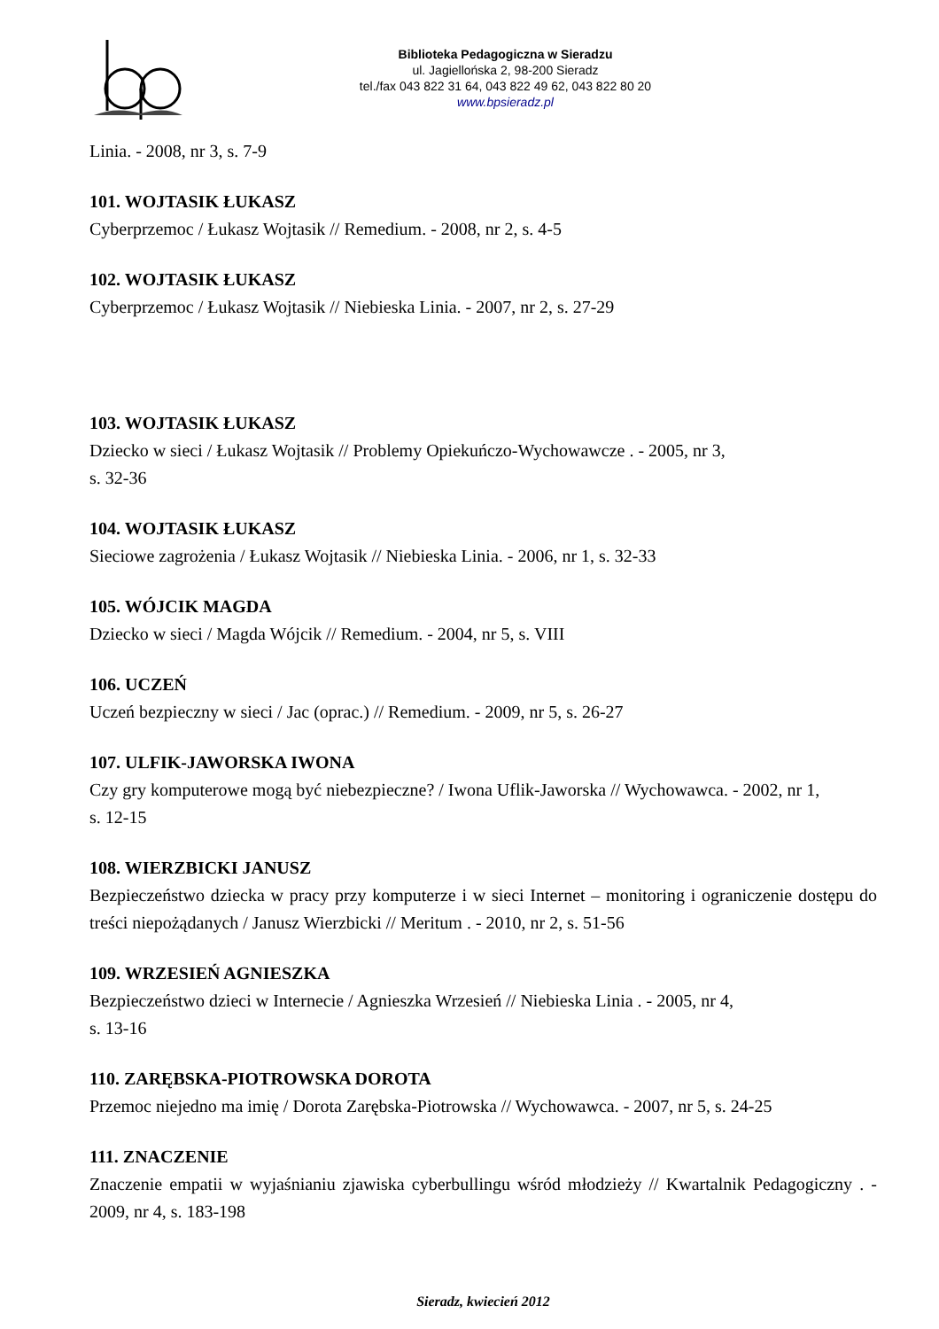Biblioteka Pedagogiczna w Sieradzu
ul. Jagiellońska 2, 98-200 Sieradz
tel./fax 043 822 31 64, 043 822 49 62, 043 822 80 20
www.bpsieradz.pl
Linia. - 2008, nr 3, s. 7-9
101. WOJTASIK ŁUKASZ
Cyberprzemoc / Łukasz Wojtasik // Remedium. - 2008, nr 2, s. 4-5
102. WOJTASIK ŁUKASZ
Cyberprzemoc / Łukasz Wojtasik // Niebieska Linia. - 2007, nr 2, s. 27-29
103. WOJTASIK ŁUKASZ
Dziecko w sieci / Łukasz Wojtasik // Problemy Opiekuńczo-Wychowawcze . - 2005, nr 3,
s. 32-36
104. WOJTASIK ŁUKASZ
Sieciowe zagrożenia / Łukasz Wojtasik // Niebieska Linia. - 2006, nr 1, s. 32-33
105. WÓJCIK MAGDA
Dziecko w sieci / Magda Wójcik // Remedium. - 2004, nr 5, s. VIII
106. UCZEŃ
Uczeń bezpieczny w sieci / Jac (oprac.) // Remedium. - 2009, nr 5, s. 26-27
107. ULFIK-JAWORSKA IWONA
Czy gry komputerowe mogą być niebezpieczne? / Iwona Uflik-Jaworska // Wychowawca. - 2002, nr 1,
s. 12-15
108. WIERZBICKI JANUSZ
Bezpieczeństwo dziecka w pracy przy komputerze i w sieci Internet – monitoring i ograniczenie dostępu do treści niepożądanych / Janusz Wierzbicki // Meritum . - 2010, nr 2, s. 51-56
109. WRZESIEŃ AGNIESZKA
Bezpieczeństwo dzieci w Internecie / Agnieszka Wrzesień // Niebieska Linia . - 2005, nr 4,
s. 13-16
110. ZARĘBSKA-PIOTROWSKA DOROTA
Przemoc niejedno ma imię / Dorota Zarębska-Piotrowska // Wychowawca. - 2007, nr 5, s. 24-25
111. ZNACZENIE
Znaczenie empatii w wyjaśnianiu zjawiska cyberbullingu wśród młodzieży // Kwartalnik Pedagogiczny . - 2009, nr 4, s. 183-198
Sieradz, kwiecień 2012